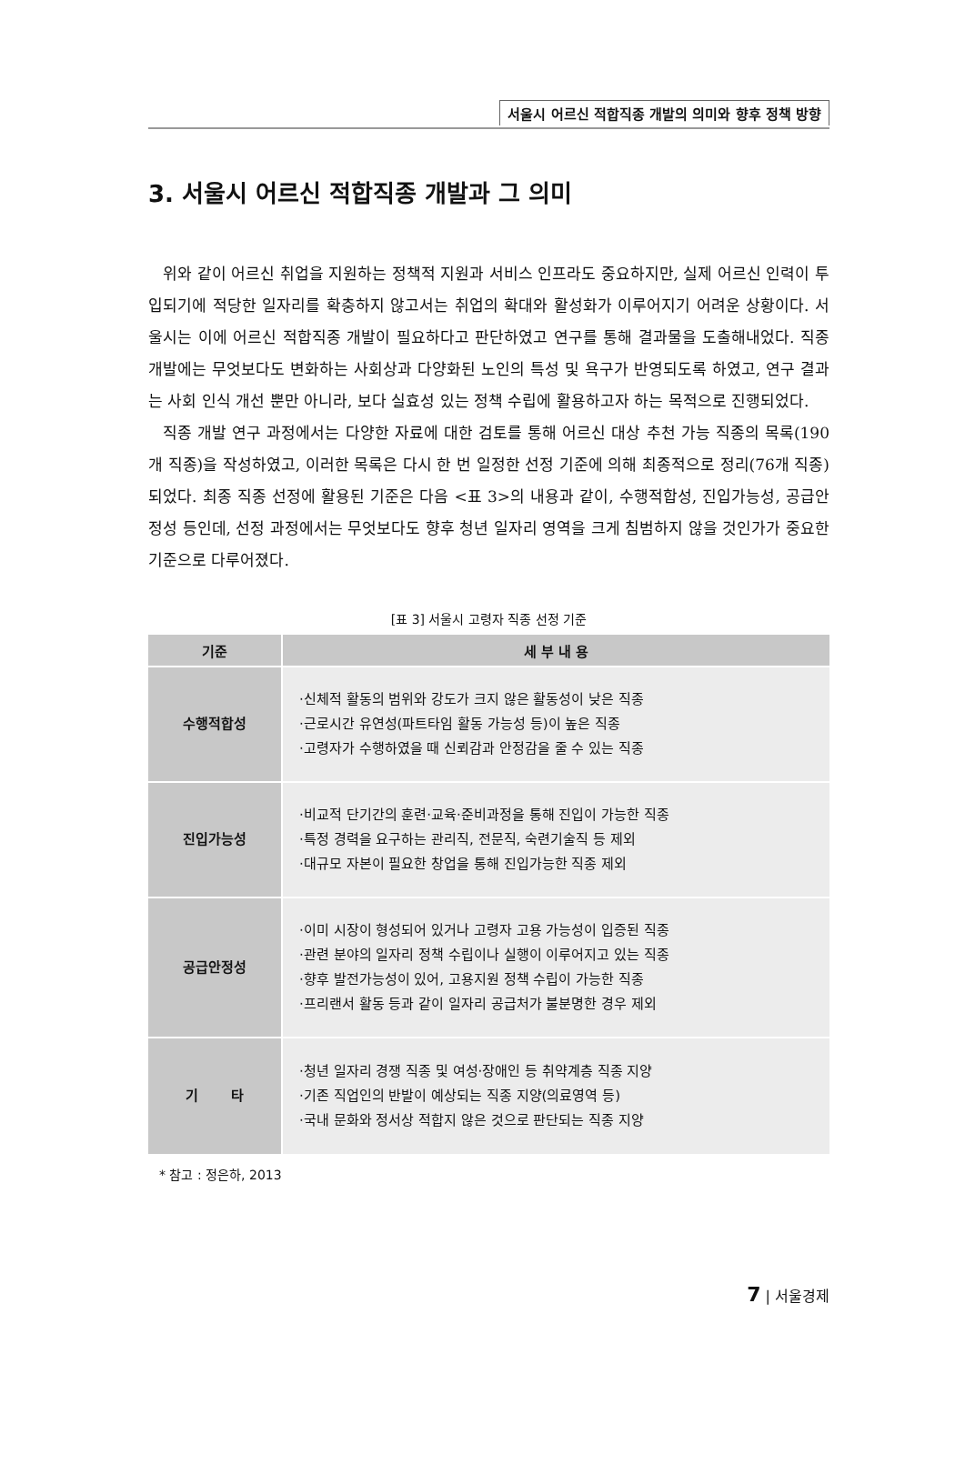서울시 어르신 적합직종 개발의 의미와 향후 정책 방향
3. 서울시 어르신 적합직종 개발과 그 의미
위와 같이 어르신 취업을 지원하는 정책적 지원과 서비스 인프라도 중요하지만, 실제 어르신 인력이 투입되기에 적당한 일자리를 확충하지 않고서는 취업의 확대와 활성화가 이루어지기 어려운 상황이다. 서울시는 이에 어르신 적합직종 개발이 필요하다고 판단하였고 연구를 통해 결과물을 도출해내었다. 직종 개발에는 무엇보다도 변화하는 사회상과 다양화된 노인의 특성 및 욕구가 반영되도록 하였고, 연구 결과는 사회 인식 개선 뿐만 아니라, 보다 실효성 있는 정책 수립에 활용하고자 하는 목적으로 진행되었다.
직종 개발 연구 과정에서는 다양한 자료에 대한 검토를 통해 어르신 대상 추천 가능 직종의 목록(190개 직종)을 작성하였고, 이러한 목록은 다시 한 번 일정한 선정 기준에 의해 최종적으로 정리(76개 직종)되었다. 최종 직종 선정에 활용된 기준은 다음 <표 3>의 내용과 같이, 수행적합성, 진입가능성, 공급안정성 등인데, 선정 과정에서는 무엇보다도 향후 청년 일자리 영역을 크게 침범하지 않을 것인가가 중요한 기준으로 다루어졌다.
[표 3] 서울시 고령자 직종 선정 기준
| 기준 | 세 부 내 용 |
| --- | --- |
| 수행적합성 | ·신체적 활동의 범위와 강도가 크지 않은 활동성이 낮은 직종 ·근로시간 유연성(파트타임 활동 가능성 등)이 높은 직종 ·고령자가 수행하였을 때 신뢰감과 안정감을 줄 수 있는 직종 |
| 진입가능성 | ·비교적 단기간의 훈련·교육·준비과정을 통해 진입이 가능한 직종 ·특정 경력을 요구하는 관리직, 전문직, 숙련기술직 등 제외 ·대규모 자본이 필요한 창업을 통해 진입가능한 직종 제외 |
| 공급안정성 | ·이미 시장이 형성되어 있거나 고령자 고용 가능성이 입증된 직종 ·관련 분야의 일자리 정책 수립이나 실행이 이루어지고 있는 직종 ·향후 발전가능성이 있어, 고용지원 정책 수립이 가능한 직종 ·프리랜서 활동 등과 같이 일자리 공급처가 불분명한 경우 제외 |
| 기 타 | ·청년 일자리 경쟁 직종 및 여성·장애인 등 취약계층 직종 지양 ·기존 직업인의 반발이 예상되는 직종 지양(의료영역 등) ·국내 문화와 정서상 적합지 않은 것으로 판단되는 직종 지양 |
* 참고 : 정은하, 2013
7 | 서울경제